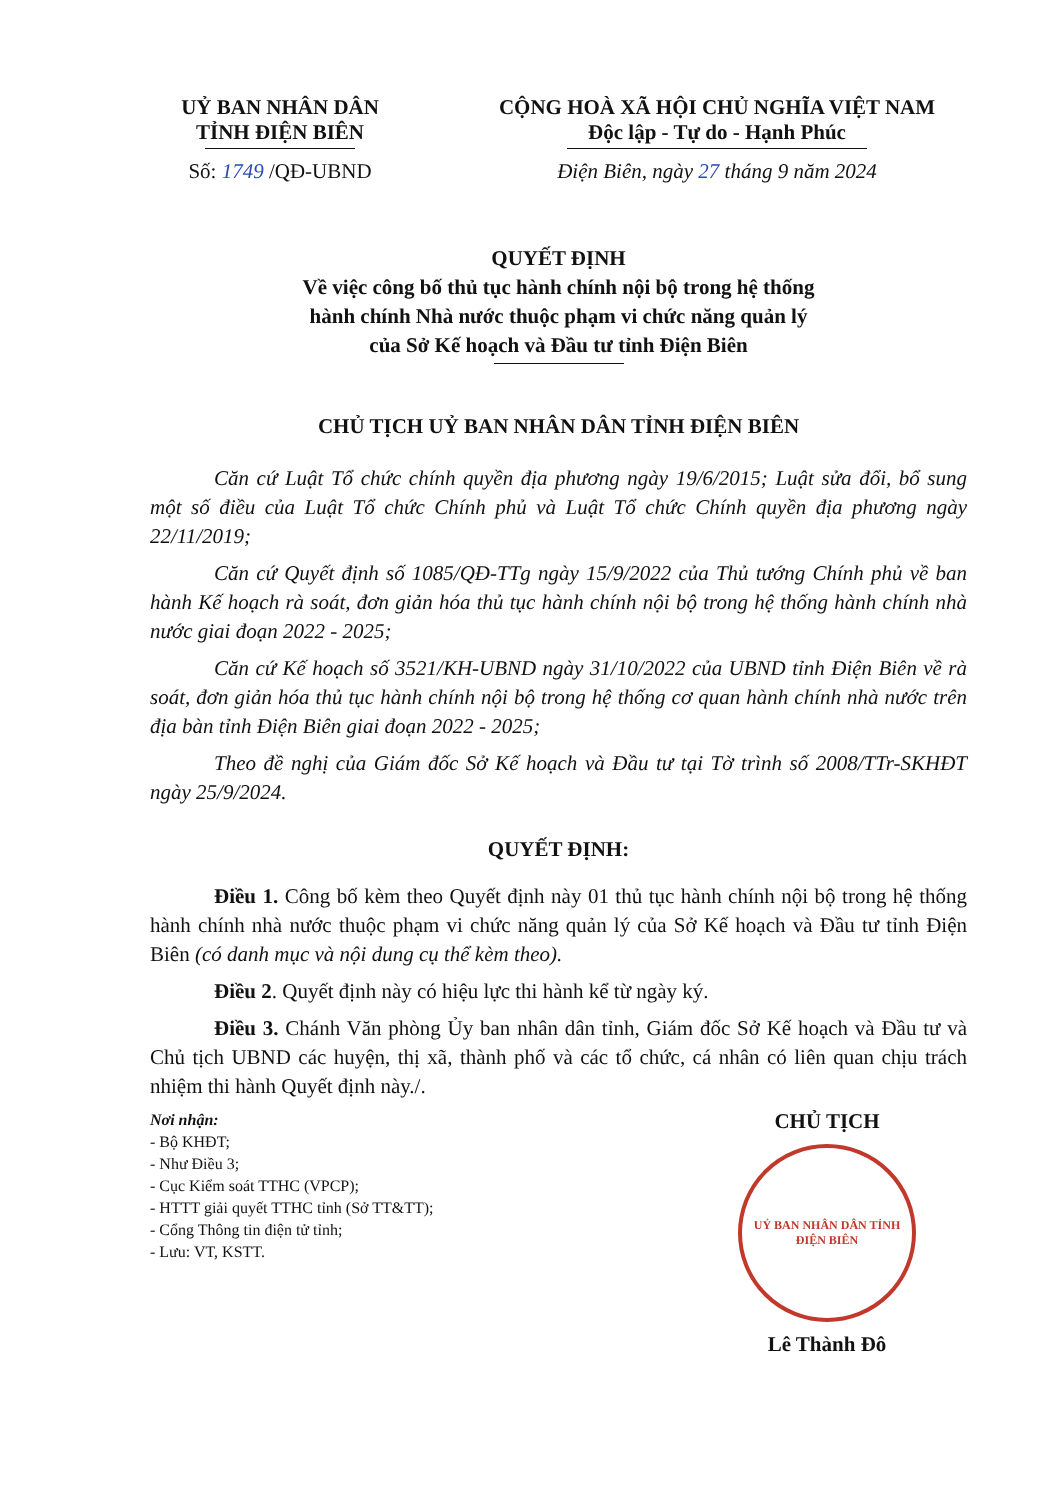UỶ BAN NHÂN DÂN
TỈNH ĐIỆN BIÊN
CỘNG HOÀ XÃ HỘI CHỦ NGHĨA VIỆT NAM
Độc lập - Tự do - Hạnh Phúc
Số: 1749 /QĐ-UBND Điện Biên, ngày 27 tháng 9 năm 2024
QUYẾT ĐỊNH
Về việc công bố thủ tục hành chính nội bộ trong hệ thống
hành chính Nhà nước thuộc phạm vi chức năng quản lý
của Sở Kế hoạch và Đầu tư tỉnh Điện Biên
CHỦ TỊCH UỶ BAN NHÂN DÂN TỈNH ĐIỆN BIÊN
Căn cứ Luật Tổ chức chính quyền địa phương ngày 19/6/2015; Luật sửa đổi, bổ sung một số điều của Luật Tổ chức Chính phủ và Luật Tổ chức Chính quyền địa phương ngày 22/11/2019;
Căn cứ Quyết định số 1085/QĐ-TTg ngày 15/9/2022 của Thủ tướng Chính phủ về ban hành Kế hoạch rà soát, đơn giản hóa thủ tục hành chính nội bộ trong hệ thống hành chính nhà nước giai đoạn 2022 - 2025;
Căn cứ Kế hoạch số 3521/KH-UBND ngày 31/10/2022 của UBND tỉnh Điện Biên về rà soát, đơn giản hóa thủ tục hành chính nội bộ trong hệ thống cơ quan hành chính nhà nước trên địa bàn tỉnh Điện Biên giai đoạn 2022 - 2025;
Theo đề nghị của Giám đốc Sở Kế hoạch và Đầu tư tại Tờ trình số 2008/TTr-SKHĐT ngày 25/9/2024.
QUYẾT ĐỊNH:
Điều 1. Công bố kèm theo Quyết định này 01 thủ tục hành chính nội bộ trong hệ thống hành chính nhà nước thuộc phạm vi chức năng quản lý của Sở Kế hoạch và Đầu tư tỉnh Điện Biên (có danh mục và nội dung cụ thể kèm theo).
Điều 2. Quyết định này có hiệu lực thi hành kể từ ngày ký.
Điều 3. Chánh Văn phòng Ủy ban nhân dân tỉnh, Giám đốc Sở Kế hoạch và Đầu tư và Chủ tịch UBND các huyện, thị xã, thành phố và các tổ chức, cá nhân có liên quan chịu trách nhiệm thi hành Quyết định này./.
Nơi nhận:
- Bộ KHĐT;
- Như Điều 3;
- Cục Kiểm soát TTHC (VPCP);
- HTTT giải quyết TTHC tỉnh (Sở TT&TT);
- Cổng Thông tin điện tử tỉnh;
- Lưu: VT, KSTT.
CHỦ TỊCH
UỶ BAN NHÂN DÂN TỈNH ĐIỆN BIÊN
Lê Thành Đô